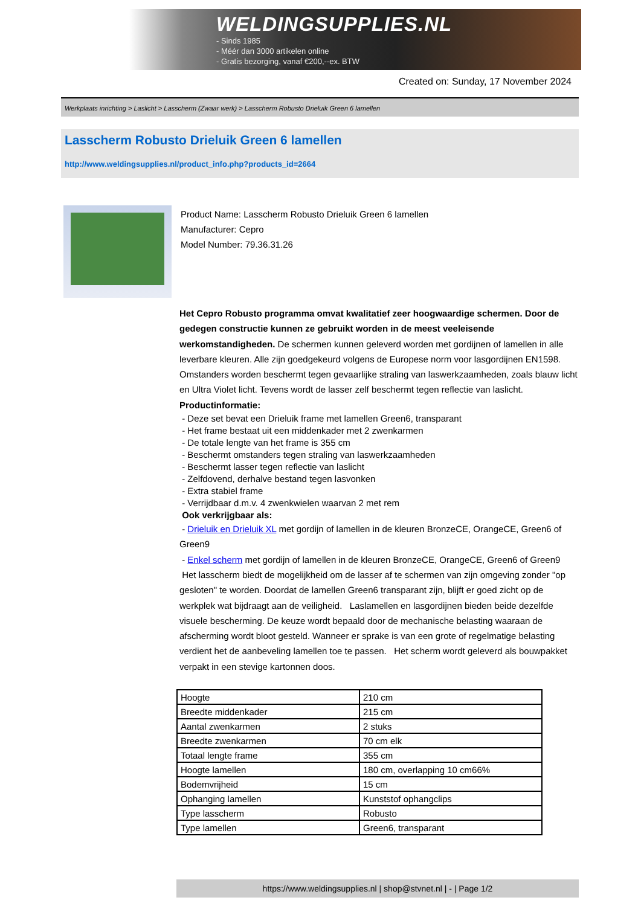WELDINGSUPPLIES.NL
- Sinds 1985
- Méér dan 3000 artikelen online
- Gratis bezorging, vanaf €200,--ex. BTW
Created on: Sunday, 17 November 2024
Werkplaats inrichting > Laslicht > Lasscherm (Zwaar werk) > Lasscherm Robusto Drieluik Green 6 lamellen
Lasscherm Robusto Drieluik Green 6 lamellen
http://www.weldingsupplies.nl/product_info.php?products_id=2664
Product Name: Lasscherm Robusto Drieluik Green 6 lamellen
Manufacturer: Cepro
Model Number: 79.36.31.26
Het Cepro Robusto programma omvat kwalitatief zeer hoogwaardige schermen. Door de gedegen constructie kunnen ze gebruikt worden in de meest veeleisende werkomstandigheden. De schermen kunnen geleverd worden met gordijnen of lamellen in alle leverbare kleuren. Alle zijn goedgekeurd volgens de Europese norm voor lasgordijnen EN1598. Omstanders worden beschermt tegen gevaarlijke straling van laswerkzaamheden, zoals blauw licht en Ultra Violet licht. Tevens wordt de lasser zelf beschermt tegen reflectie van laslicht. Productinformatie:
- Deze set bevat een Drieluik frame met lamellen Green6, transparant
- Het frame bestaat uit een middenkader met 2 zwenkarmen
- De totale lengte van het frame is 355 cm
- Beschermt omstanders tegen straling van laswerkzaamheden
- Beschermt lasser tegen reflectie van laslicht
- Zelfdovend, derhalve bestand tegen lasvonken
- Extra stabiel frame
- Verrijdbaar d.m.v. 4 zwenkwielen waarvan 2 met rem
Ook verkrijgbaar als:
- Drieluik en Drieluik XL met gordijn of lamellen in de kleuren BronzeCE, OrangeCE, Green6 of Green9
- Enkel scherm met gordijn of lamellen in de kleuren BronzeCE, OrangeCE, Green6 of Green9
Het lasscherm biedt de mogelijkheid om de lasser af te schermen van zijn omgeving zonder "op gesloten" te worden. Doordat de lamellen Green6 transparant zijn, blijft er goed zicht op de werkplek wat bijdraagt aan de veiligheid. Laslamellen en lasgordijnen bieden beide dezelfde visuele bescherming. De keuze wordt bepaald door de mechanische belasting waaraan de afscherming wordt bloot gesteld. Wanneer er sprake is van een grote of regelmatige belasting verdient het de aanbeveling lamellen toe te passen. Het scherm wordt geleverd als bouwpakket verpakt in een stevige kartonnen doos.
| Hoogte | 210 cm |
| Breedte middenkader | 215 cm |
| Aantal zwenkarmen | 2 stuks |
| Breedte zwenkarmen | 70 cm elk |
| Totaal lengte frame | 355 cm |
| Hoogte lamellen | 180 cm, overlapping 10 cm66% |
| Bodemvrijheid | 15 cm |
| Ophanging lamellen | Kunststof ophangclips |
| Type lasscherm | Robusto |
| Type lamellen | Green6, transparant |
https://www.weldingsupplies.nl | shop@stvnet.nl | - | Page 1/2